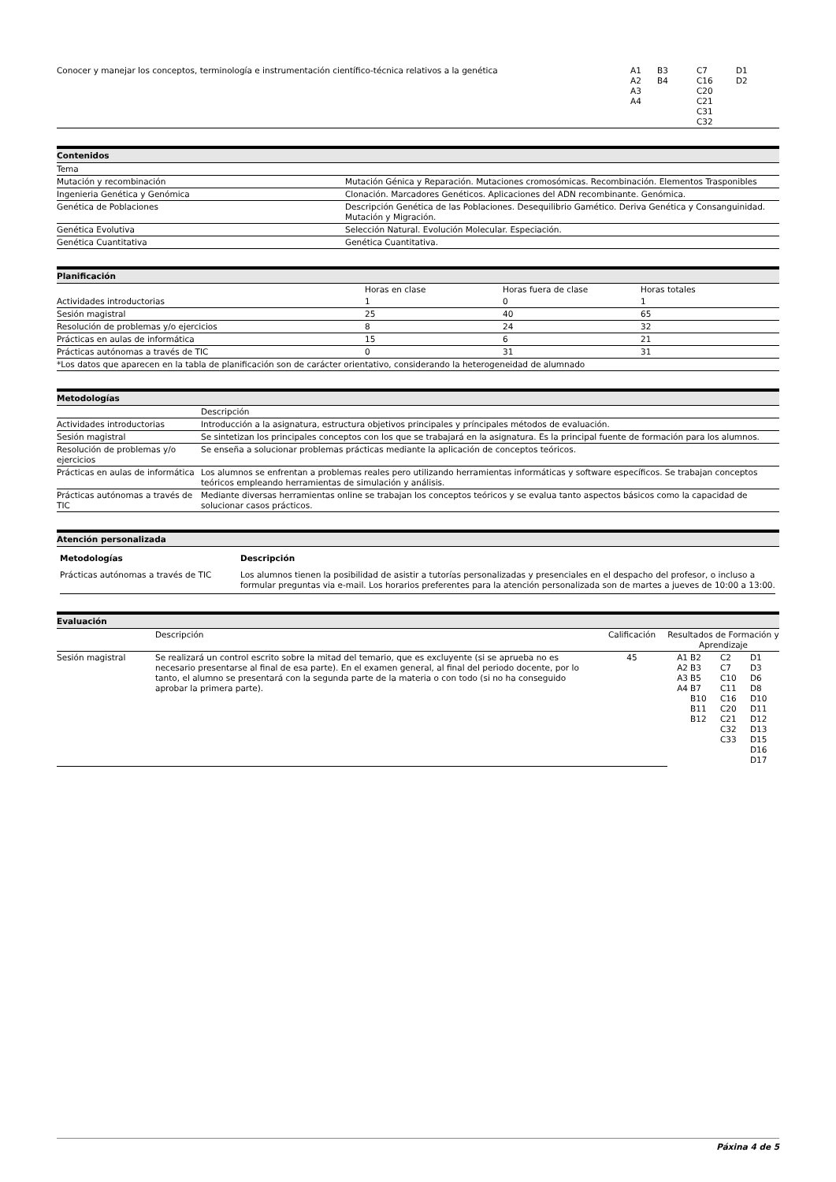| Conocer y manejar los conceptos, terminología e instrumentación científico-técnica relativos a la genética | A1 A2 A3 A4 | B3 B4 | C7 C16 C20 C21 C31 C32 | D1 D2 |
Contenidos
| Tema | |
| Mutación y recombinación | Mutación Génica y Reparación. Mutaciones cromosómicas. Recombinación. Elementos Trasponibles |
| Ingenieria Genética y Genómica | Clonación. Marcadores Genéticos. Aplicaciones del ADN recombinante. Genómica. |
| Genética de Poblaciones | Descripción Genética de las Poblaciones. Desequilibrio Gamético. Deriva Genética y Consanguinidad. Mutación y Migración. |
| Genética Evolutiva | Selección Natural. Evolución Molecular. Especiación. |
| Genética Cuantitativa | Genética Cuantitativa. |
Planificación
| | Horas en clase | Horas fuera de clase | Horas totales |
| --- | --- | --- | --- |
| Actividades introductorias | 1 | 0 | 1 |
| Sesión magistral | 25 | 40 | 65 |
| Resolución de problemas y/o ejercicios | 8 | 24 | 32 |
| Prácticas en aulas de informática | 15 | 6 | 21 |
| Prácticas autónomas a través de TIC | 0 | 31 | 31 |
| *Los datos que aparecen en la tabla de planificación son de carácter orientativo, considerando la heterogeneidad de alumnado | | | |
Metodologías
| | Descripción |
| Actividades introductorias | Introducción a la asignatura, estructura objetivos principales y príncipales métodos de evaluación. |
| Sesión magistral | Se sintetizan los principales conceptos con los que se trabajará en la asignatura. Es la principal fuente de formación para los alumnos. |
| Resolución de problemas y/o ejercicios | Se enseña a solucionar problemas prácticas mediante la aplicación de conceptos teóricos. |
| Prácticas en aulas de informática | Los alumnos se enfrentan a problemas reales pero utilizando herramientas informáticas y software específicos. Se trabajan conceptos teóricos empleando herramientas de simulación y análisis. |
| Prácticas autónomas a través de TIC | Mediante diversas herramientas online se trabajan los conceptos teóricos y se evalua tanto aspectos básicos como la capacidad de solucionar casos prácticos. |
Atención personalizada
| Metodologías | Descripción |
| --- | --- |
| Prácticas autónomas a través de TIC | Los alumnos tienen la posibilidad de asistir a tutorías personalizadas y presenciales en el despacho del profesor, o incluso a formular preguntas via e-mail. Los horarios preferentes para la atención personalizada son de martes a jueves de 10:00 a 13:00. |
Evaluación
| | Descripción | Calificación | Resultados de Formación y Aprendizaje | | | |
| Sesión magistral | Se realizará un control escrito sobre la mitad del temario, que es excluyente (si se aprueba no es necesario presentarse al final de esa parte). En el examen general, al final del periodo docente, por lo tanto, el alumno se presentará con la segunda parte de la materia o con todo (si no ha conseguido aprobar la primera parte). | 45 | A1 A2 A3 A4 | B2 B3 B5 B7 B10 B11 B12 | C2 C7 C10 C11 C16 C20 C21 C32 C33 | D1 D3 D6 D8 D10 D11 D12 D13 D15 D16 D17 |
Páxina 4 de 5